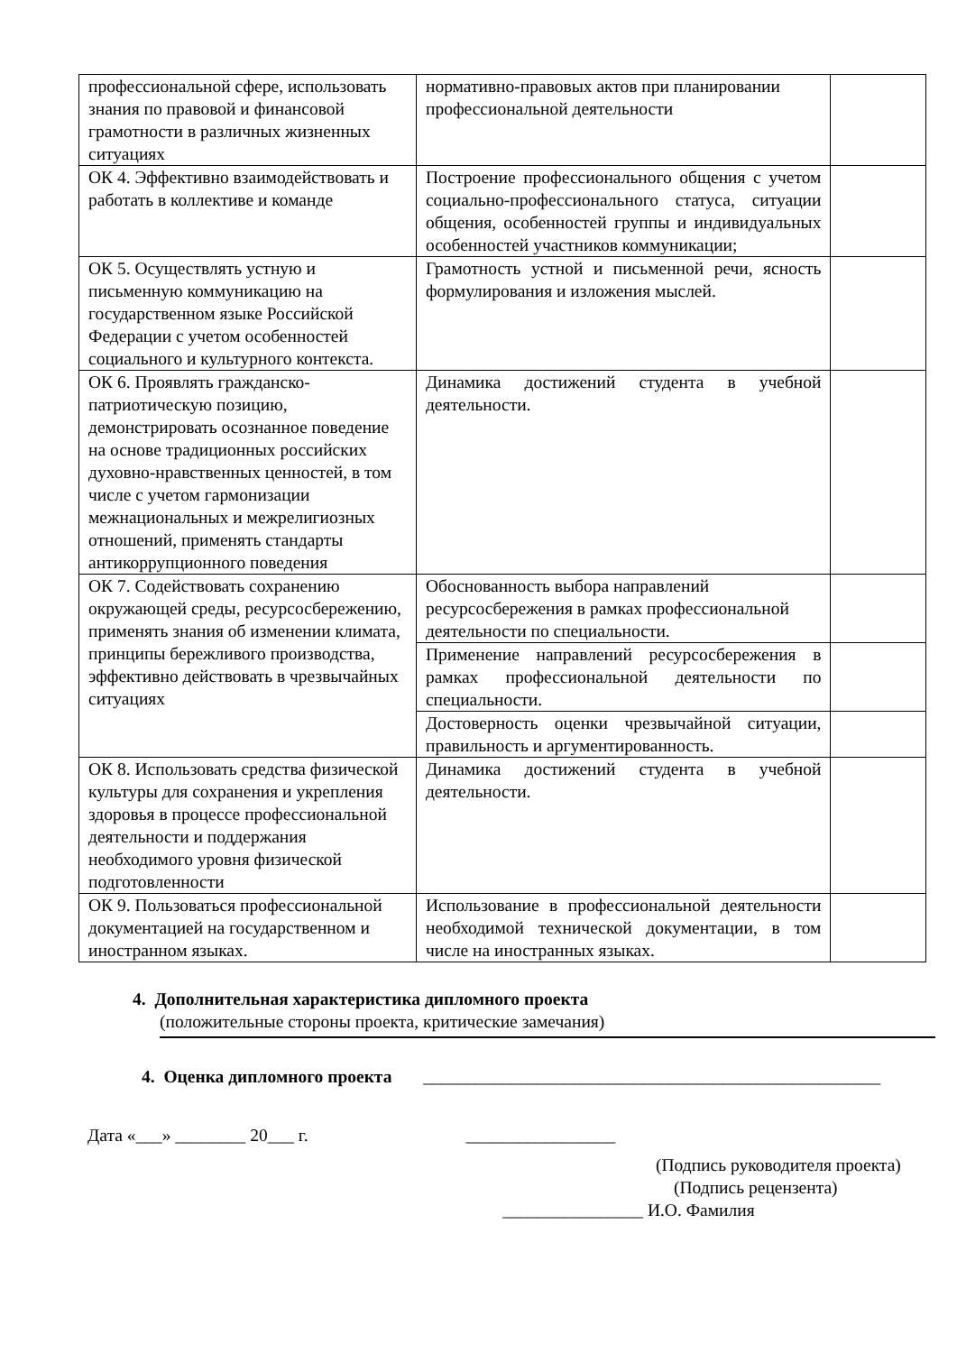| профессиональной сфере, использовать знания по правовой и финансовой грамотности в различных жизненных ситуациях | нормативно-правовых актов при планировании профессиональной деятельности | |
| ОК 4. Эффективно взаимодействовать и работать в коллективе и команде | Построение профессионального общения с учетом социально-профессионального статуса, ситуации общения, особенностей группы и индивидуальных особенностей участников коммуникации; | |
| ОК 5. Осуществлять устную и письменную коммуникацию на государственном языке Российской Федерации с учетом особенностей социального и культурного контекста. | Грамотность устной и письменной речи, ясность формулирования и изложения мыслей. | |
| ОК 6. Проявлять гражданско-патриотическую позицию, демонстрировать осознанное поведение на основе традиционных российских духовно-нравственных ценностей, в том числе с учетом гармонизации межнациональных и межрелигиозных отношений, применять стандарты антикоррупционного поведения | Динамика достижений студента в учебной деятельности. | |
| ОК 7. Содействовать сохранению окружающей среды, ресурсосбережению, применять знания об изменении климата, принципы бережливого производства, эффективно действовать в чрезвычайных ситуациях | Обоснованность выбора направлений ресурсосбережения в рамках профессиональной деятельности по специальности. | |
| | Применение направлений ресурсосбережения в рамках профессиональной деятельности по специальности. | |
| | Достоверность оценки чрезвычайной ситуации, правильность и аргументированность. | |
| ОК 8. Использовать средства физической культуры для сохранения и укрепления здоровья в процессе профессиональной деятельности и поддержания необходимого уровня физической подготовленности | Динамика достижений студента в учебной деятельности. | |
| ОК 9. Пользоваться профессиональной документацией на государственном и иностранном языках. | Использование в профессиональной деятельности необходимой технической документации, в том числе на иностранных языках. | |
4. Дополнительная характеристика дипломного проекта
(положительные стороны проекта, критические замечания)
4. Оценка дипломного проекта ____________________________________________________
Дата «___» ________ 20___ г. _________________
(Подпись руководителя проекта)
(Подпись рецензента)
________________ И.О. Фамилия